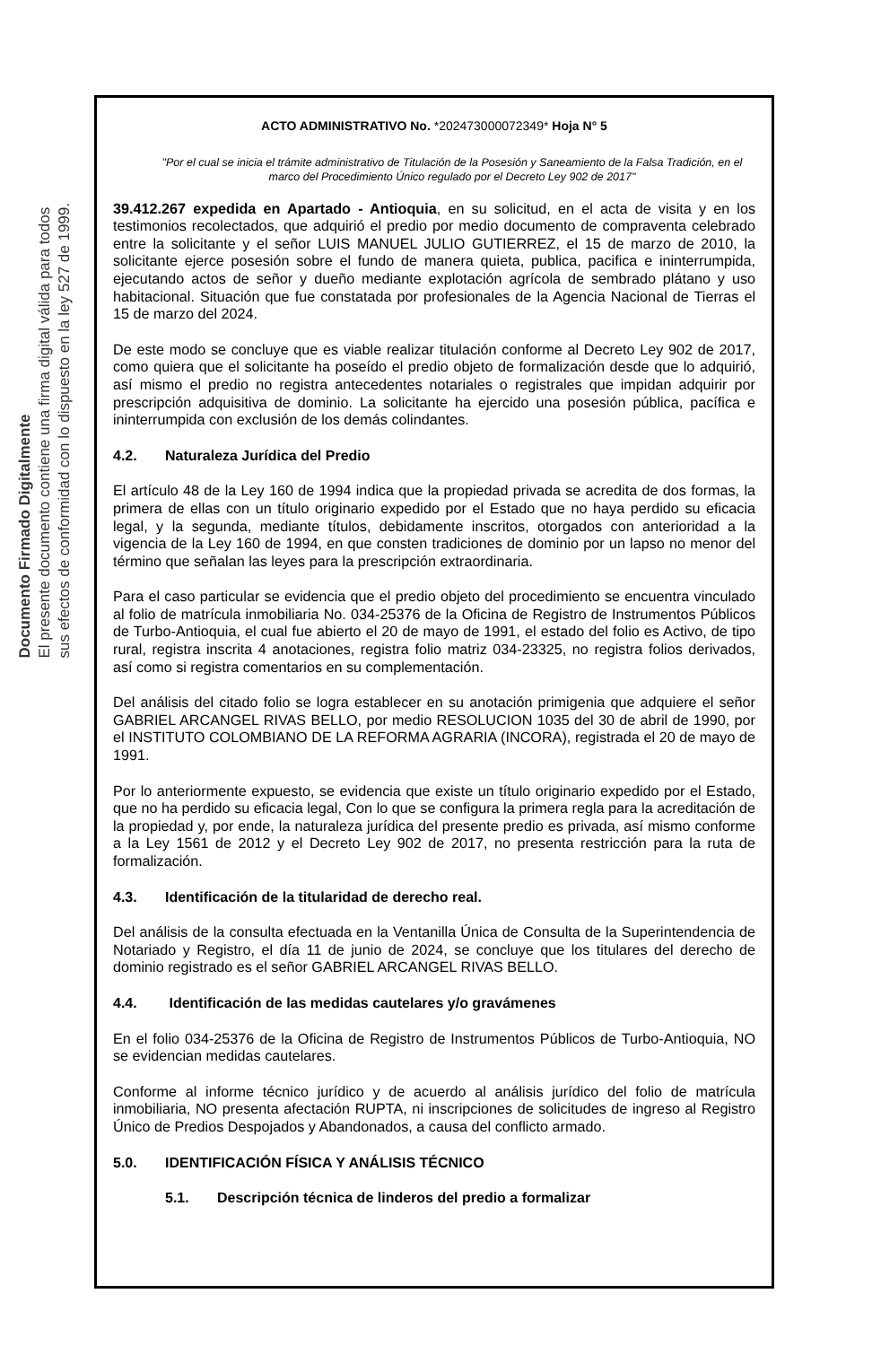Documento Firmado Digitalmente
El presente documento contiene una firma digital válida para todos
sus efectos de conformidad con lo dispuesto en la ley 527 de 1999.
ACTO ADMINISTRATIVO No. *202473000072349* Hoja N° 5
"Por el cual se inicia el trámite administrativo de Titulación de la Posesión y Saneamiento de la Falsa Tradición, en el marco del Procedimiento Único regulado por el Decreto Ley 902 de 2017"
39.412.267 expedida en Apartado - Antioquia, en su solicitud, en el acta de visita y en los testimonios recolectados, que adquirió el predio por medio documento de compraventa celebrado entre la solicitante y el señor LUIS MANUEL JULIO GUTIERREZ, el 15 de marzo de 2010, la solicitante ejerce posesión sobre el fundo de manera quieta, publica, pacifica e ininterrumpida, ejecutando actos de señor y dueño mediante explotación agrícola de sembrado plátano y uso habitacional. Situación que fue constatada por profesionales de la Agencia Nacional de Tierras el 15 de marzo del 2024.
De este modo se concluye que es viable realizar titulación conforme al Decreto Ley 902 de 2017, como quiera que el solicitante ha poseído el predio objeto de formalización desde que lo adquirió, así mismo el predio no registra antecedentes notariales o registrales que impidan adquirir por prescripción adquisitiva de dominio. La solicitante ha ejercido una posesión pública, pacífica e ininterrumpida con exclusión de los demás colindantes.
4.2. Naturaleza Jurídica del Predio
El artículo 48 de la Ley 160 de 1994 indica que la propiedad privada se acredita de dos formas, la primera de ellas con un título originario expedido por el Estado que no haya perdido su eficacia legal, y la segunda, mediante títulos, debidamente inscritos, otorgados con anterioridad a la vigencia de la Ley 160 de 1994, en que consten tradiciones de dominio por un lapso no menor del término que señalan las leyes para la prescripción extraordinaria.
Para el caso particular se evidencia que el predio objeto del procedimiento se encuentra vinculado al folio de matrícula inmobiliaria No. 034-25376 de la Oficina de Registro de Instrumentos Públicos de Turbo-Antioquia, el cual fue abierto el 20 de mayo de 1991, el estado del folio es Activo, de tipo rural, registra inscrita 4 anotaciones, registra folio matriz 034-23325, no registra folios derivados, así como si registra comentarios en su complementación.
Del análisis del citado folio se logra establecer en su anotación primigenia que adquiere el señor GABRIEL ARCANGEL RIVAS BELLO, por medio RESOLUCION 1035 del 30 de abril de 1990, por el INSTITUTO COLOMBIANO DE LA REFORMA AGRARIA (INCORA), registrada el 20 de mayo de 1991.
Por lo anteriormente expuesto, se evidencia que existe un título originario expedido por el Estado, que no ha perdido su eficacia legal, Con lo que se configura la primera regla para la acreditación de la propiedad y, por ende, la naturaleza jurídica del presente predio es privada, así mismo conforme a la Ley 1561 de 2012 y el Decreto Ley 902 de 2017, no presenta restricción para la ruta de formalización.
4.3. Identificación de la titularidad de derecho real.
Del análisis de la consulta efectuada en la Ventanilla Única de Consulta de la Superintendencia de Notariado y Registro, el día 11 de junio de 2024, se concluye que los titulares del derecho de dominio registrado es el señor GABRIEL ARCANGEL RIVAS BELLO.
4.4. Identificación de las medidas cautelares y/o gravámenes
En el folio 034-25376 de la Oficina de Registro de Instrumentos Públicos de Turbo-Antioquia, NO se evidencian medidas cautelares.
Conforme al informe técnico jurídico y de acuerdo al análisis jurídico del folio de matrícula inmobiliaria, NO presenta afectación RUPTA, ni inscripciones de solicitudes de ingreso al Registro Único de Predios Despojados y Abandonados, a causa del conflicto armado.
5.0. IDENTIFICACIÓN FÍSICA Y ANÁLISIS TÉCNICO
5.1. Descripción técnica de linderos del predio a formalizar